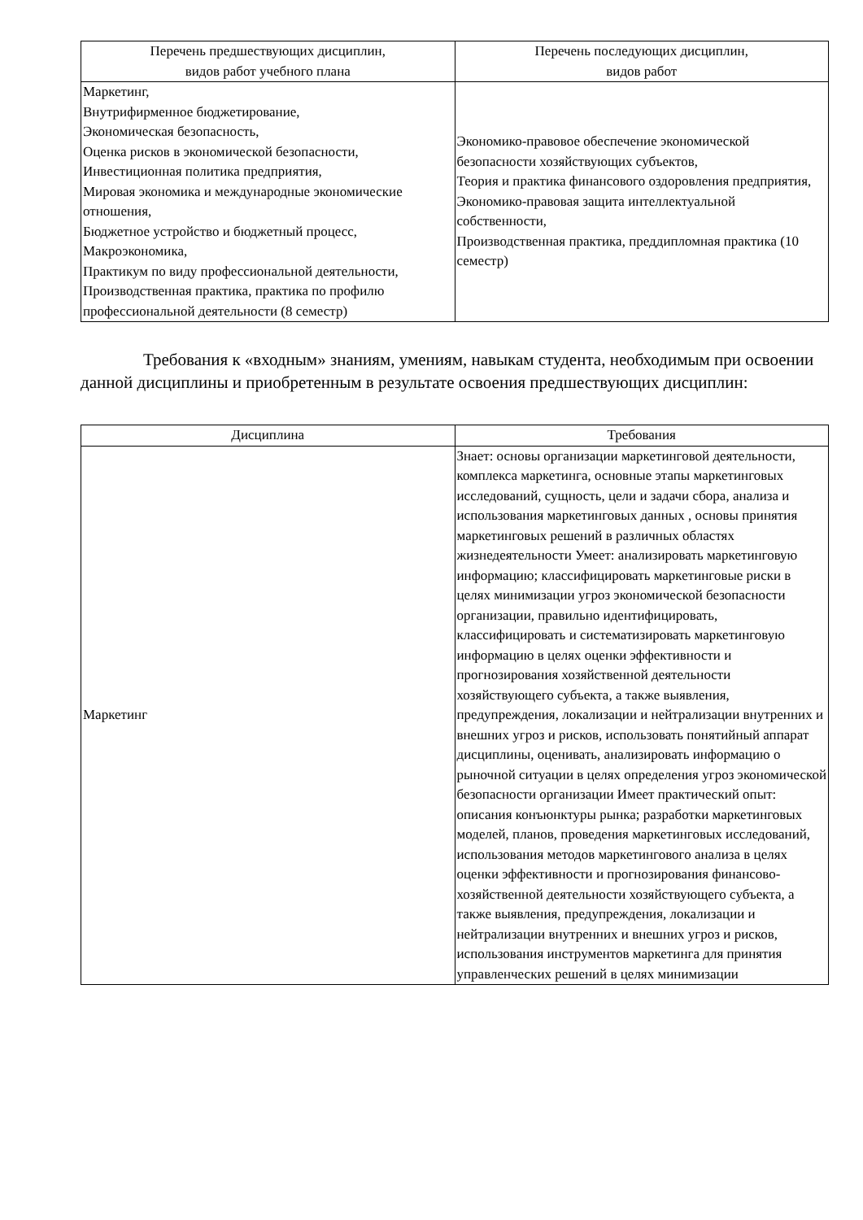| Перечень предшествующих дисциплин, видов работ учебного плана | Перечень последующих дисциплин, видов работ |
| --- | --- |
| Маркетинг, Внутрифирменное бюджетирование, Экономическая безопасность, Оценка рисков в экономической безопасности, Инвестиционная политика предприятия, Мировая экономика и международные экономические отношения, Бюджетное устройство и бюджетный процесс, Макроэкономика, Практикум по виду профессиональной деятельности, Производственная практика, практика по профилю профессиональной деятельности (8 семестр) | Экономико-правовое обеспечение экономической безопасности хозяйствующих субъектов, Теория и практика финансового оздоровления предприятия, Экономико-правовая защита интеллектуальной собственности, Производственная практика, преддипломная практика (10 семестр) |
Требования к «входным» знаниям, умениям, навыкам студента, необходимым при освоении данной дисциплины и приобретенным в результате освоения предшествующих дисциплин:
| Дисциплина | Требования |
| --- | --- |
| Маркетинг | Знает: основы организации маркетинговой деятельности, комплекса маркетинга, основные этапы маркетинговых исследований, сущность, цели и задачи сбора, анализа и использования маркетинговых данных , основы принятия маркетинговых решений в различных областях жизнедеятельности Умеет: анализировать маркетинговую информацию; классифицировать маркетинговые риски в целях минимизации угроз экономической безопасности организации, правильно идентифицировать, классифицировать и систематизировать маркетинговую информацию в целях оценки эффективности и прогнозирования хозяйственной деятельности хозяйствующего субъекта, а также выявления, предупреждения, локализации и нейтрализации внутренних и внешних угроз и рисков, использовать понятийный аппарат дисциплины, оценивать, анализировать информацию о рыночной ситуации в целях определения угроз экономической безопасности организации Имеет практический опыт: описания конъюнктуры рынка; разработки маркетинговых моделей, планов, проведения маркетинговых исследований, использования методов маркетингового анализа в целях оценки эффективности и прогнозирования финансово-хозяйственной деятельности хозяйствующего субъекта, а также выявления, предупреждения, локализации и нейтрализации внутренних и внешних угроз и рисков, использования инструментов маркетинга для принятия управленческих решений в целях минимизации |